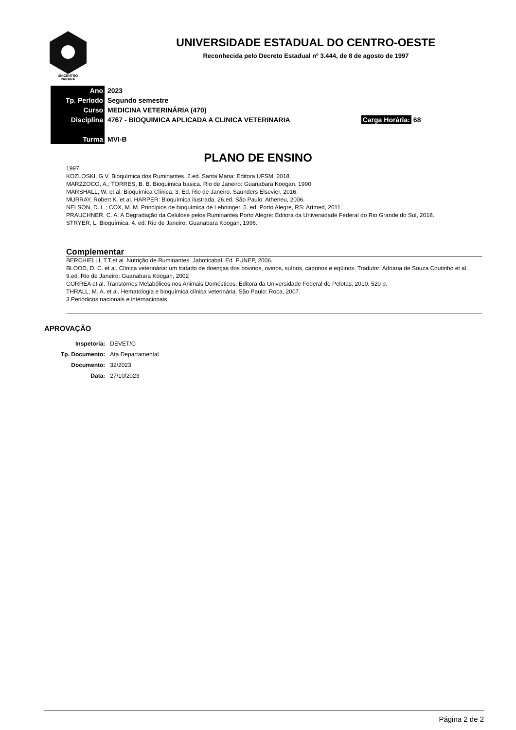UNICENTRO
PARANÁ
UNIVERSIDADE ESTADUAL DO CENTRO-OESTE
Reconhecida pelo Decreto Estadual nº 3.444, de 8 de agosto de 1997
| Ano | 2023 | |
| Tp. Período | Segundo semestre | |
| Curso | MEDICINA VETERINÁRIA (470) | |
| Disciplina | 4767 - BIOQUIMICA APLICADA A CLINICA VETERINARIA | Carga Horária: 68 |
| Turma | MVI-B | |
PLANO DE ENSINO
1997.
KOZLOSKI, G.V. Bioquímica dos Ruminantes. 2.ed. Santa Maria: Editora UFSM, 2018.
MARZZOCO, A.; TORRES, B. B. Bioquimica basica. Rio de Janeiro: Guanabara Koogan, 1990
MARSHALL, W. et al. Bioquímica Clínica, 3. Ed. Rio de Janeiro: Saunders Elsevier, 2016.
MURRAY, Robert K. et al. HARPER: Bioquímica ilustrada. 26.ed. São Paulo: Atheneu, 2006.
NELSON, D. L.; COX, M. M. Princípios de bioquímica de Lehninger. 5. ed. Porto Alegre, RS: Artmed, 2011.
PRAUCHNER, C. A. A Degradação da Celulose pelos Ruminantes Porto Alegre: Editora da Universidade Federal do Rio Grande do Sul, 2018.
STRYER, L. Bioquímica. 4. ed. Rio de Janeiro: Guanabara Koogan, 1996.
Complementar
BERCHIELLI, T.T.et al. Nutrição de Ruminantes. Jaboticabal, Ed. FUNEP, 2006.
BLOOD, D. C. et al. Clínica veterinária: um tratado de doenças dos bovinos, ovinos, suínos, caprinos e eqüinos. Tradutor: Adriana de Souza Coutinho et al. 9.ed. Rio de Janeiro: Guanabara Koogan, 2002
CORREA et al. Transtornos Metabólicos nos Animais Domésticos, Editora da Universidade Federal de Pelotas, 2010. 520 p.
THRALL, M. A. et al. Hematologia e bioquímica clínica veterinária. São Paulo: Roca, 2007.
3.Periódicos nacionais e internacionais
APROVAÇÃO
| Inspetoria: | DEVET/G |
| Tp. Documento: | Ata Departamental |
| Documento: | 32/2023 |
| Data: | 27/10/2023 |
Página 2 de 2